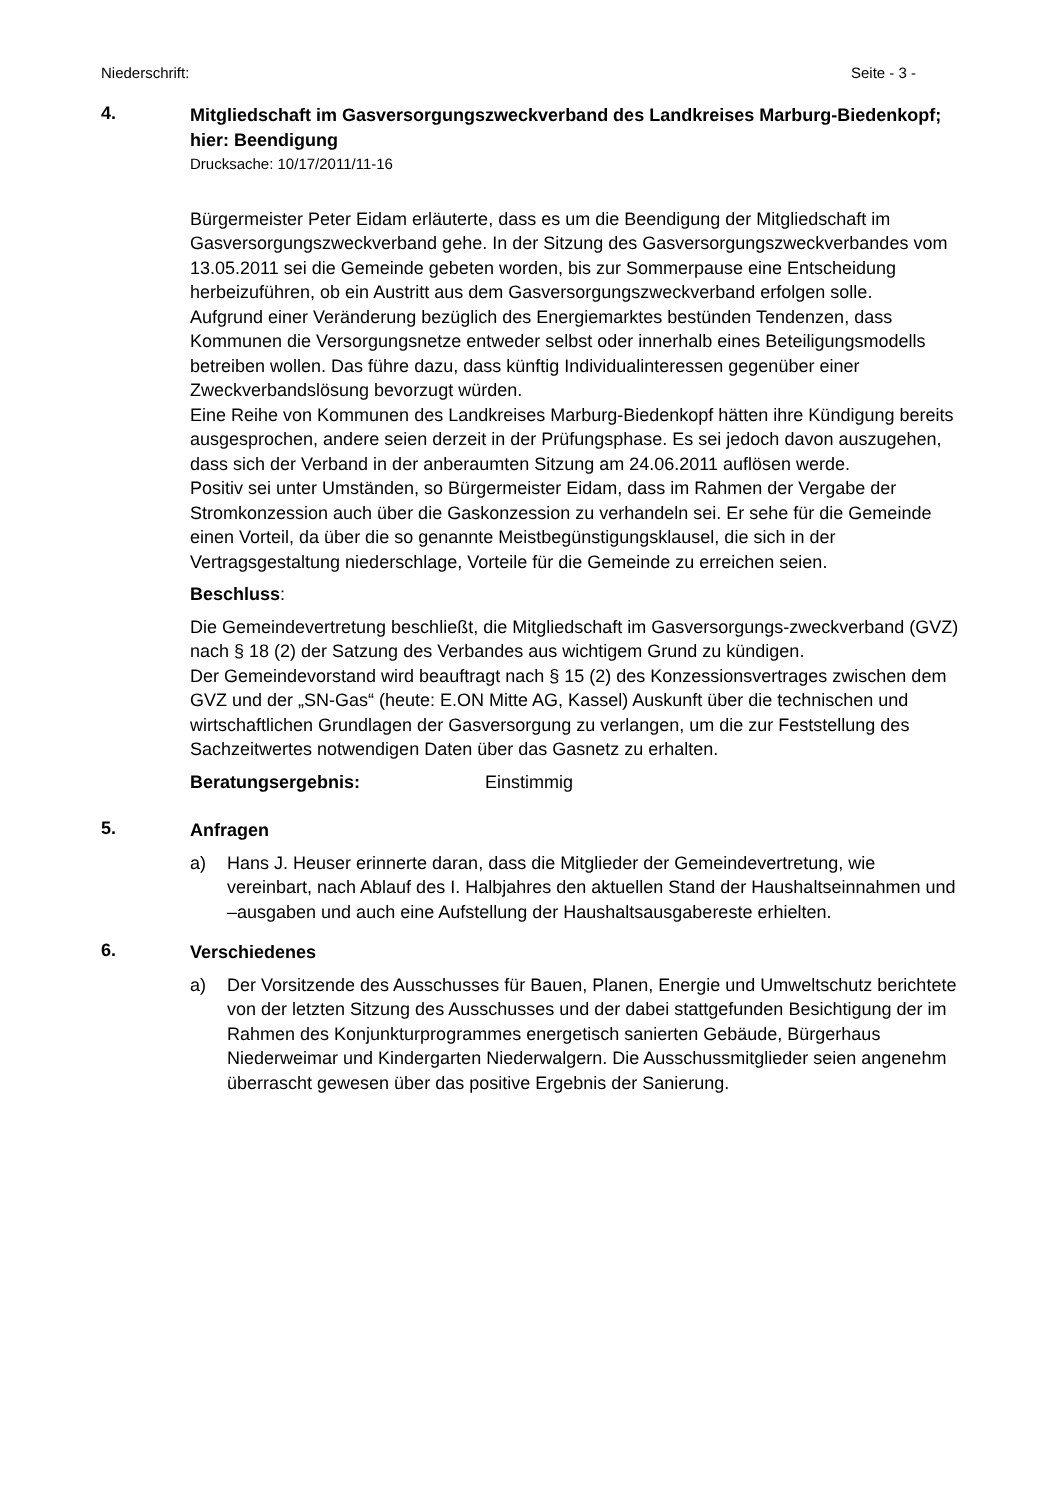Niederschrift: Seite - 3 -
4.
Mitgliedschaft im Gasversorgungszweckverband des Landkreises Marburg-Biedenkopf;
hier: Beendigung
Drucksache: 10/17/2011/11-16
Bürgermeister Peter Eidam erläuterte, dass es um die Beendigung der Mitgliedschaft im Gasversorgungszweckverband gehe. In der Sitzung des Gasversorgungszweckverbandes vom 13.05.2011 sei die Gemeinde gebeten worden, bis zur Sommerpause eine Entscheidung herbeizuführen, ob ein Austritt aus dem Gasversorgungszweckverband erfolgen solle.
Aufgrund einer Veränderung bezüglich des Energiemarktes bestünden Tendenzen, dass Kommunen die Versorgungsnetze entweder selbst oder innerhalb eines Beteiligungsmodells betreiben wollen. Das führe dazu, dass künftig Individualinteressen gegenüber einer Zweckverbandslösung bevorzugt würden.
Eine Reihe von Kommunen des Landkreises Marburg-Biedenkopf hätten ihre Kündigung bereits ausgesprochen, andere seien derzeit in der Prüfungsphase. Es sei jedoch davon auszugehen, dass sich der Verband in der anberaumten Sitzung am 24.06.2011 auflösen werde.
Positiv sei unter Umständen, so Bürgermeister Eidam, dass im Rahmen der Vergabe der Stromkonzession auch über die Gaskonzession zu verhandeln sei. Er sehe für die Gemeinde einen Vorteil, da über die so genannte Meistbegünstigungsklausel, die sich in der Vertragsgestaltung niederschlage, Vorteile für die Gemeinde zu erreichen seien.
Beschluss:
Die Gemeindevertretung beschließt, die Mitgliedschaft im Gasversorgungs-zweckverband (GVZ) nach § 18 (2) der Satzung des Verbandes aus wichtigem Grund zu kündigen.
Der Gemeindevorstand wird beauftragt nach § 15 (2) des Konzessionsvertrages zwischen dem GVZ und der „SN-Gas“ (heute: E.ON Mitte AG, Kassel) Auskunft über die technischen und wirtschaftlichen Grundlagen der Gasversorgung zu verlangen, um die zur Feststellung des Sachzeitwertes notwendigen Daten über das Gasnetz zu erhalten.
Beratungsergebnis: Einstimmig
5.
Anfragen
a) Hans J. Heuser erinnerte daran, dass die Mitglieder der Gemeindevertretung, wie vereinbart, nach Ablauf des I. Halbjahres den aktuellen Stand der Haushaltseinnahmen und –ausgaben und auch eine Aufstellung der Haushaltsausgabereste erhielten.
6.
Verschiedenes
a) Der Vorsitzende des Ausschusses für Bauen, Planen, Energie und Umweltschutz berichtete von der letzten Sitzung des Ausschusses und der dabei stattgefunden Besichtigung der im Rahmen des Konjunkturprogrammes energetisch sanierten Gebäude, Bürgerhaus Niederweimar und Kindergarten Niederwalgern. Die Ausschussmitglieder seien angenehm überrascht gewesen über das positive Ergebnis der Sanierung.